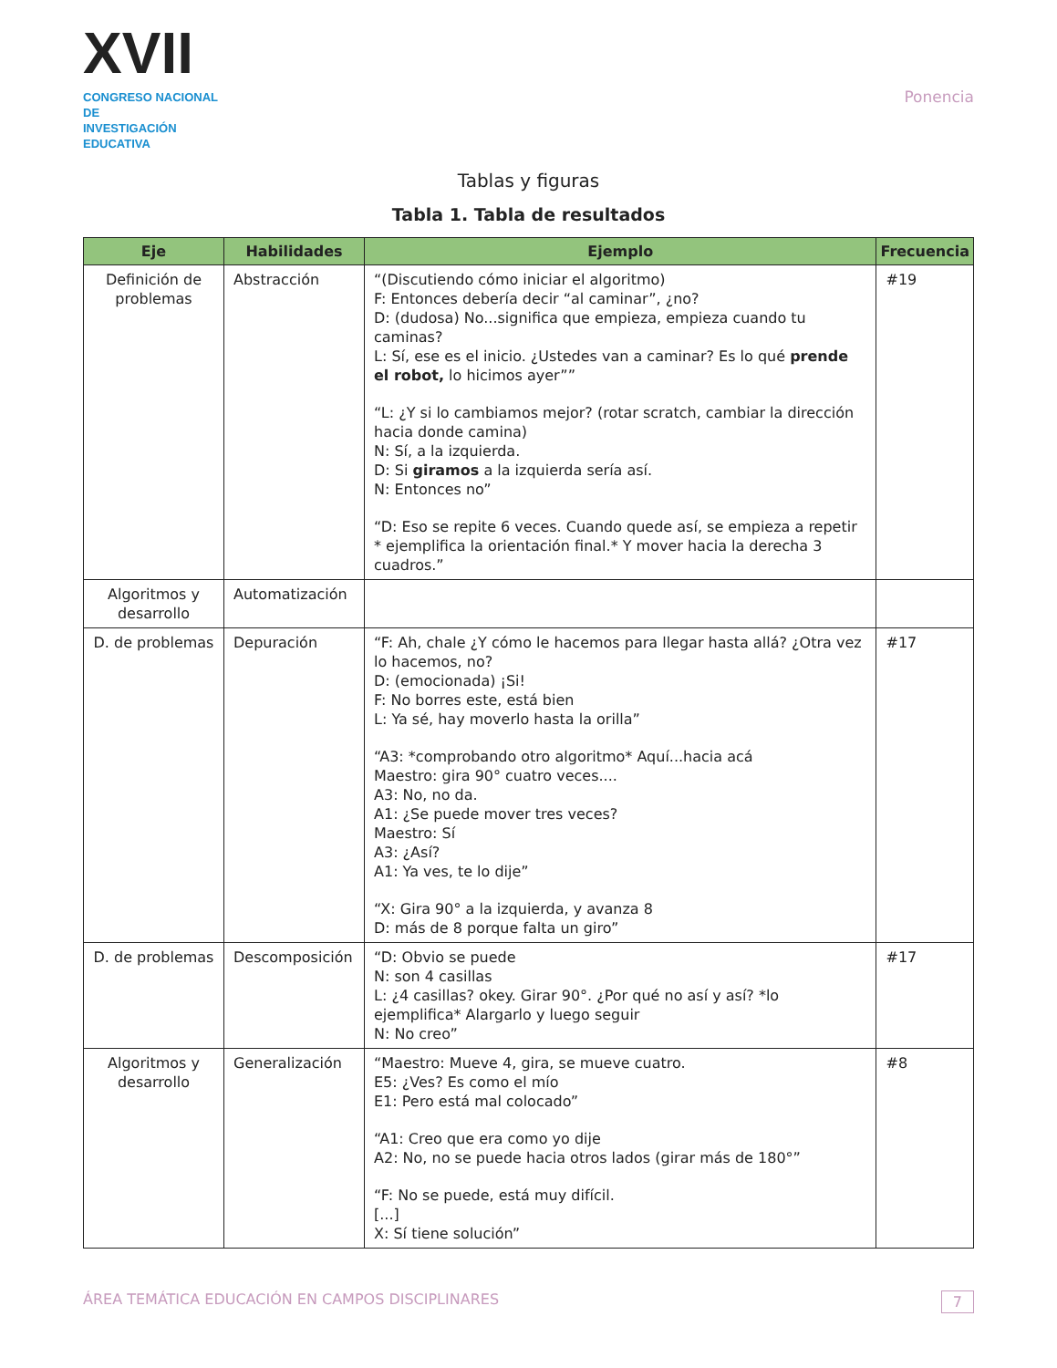XVII
CONGRESO NACIONAL DE
INVESTIGACIÓN EDUCATIVA
Ponencia
Tablas y figuras
Tabla 1. Tabla de resultados
| Eje | Habilidades | Ejemplo | Frecuencia |
| --- | --- | --- | --- |
| Definición de problemas | Abstracción | “(Discutiendo cómo iniciar el algoritmo) F: Entonces debería decir “al caminar”, ¿no? D: (dudosa) No...significa que empieza, empieza cuando tu caminas? L: Sí, ese es el inicio. ¿Ustedes van a caminar? Es lo qué prende el robot, lo hicimos ayer”” “L: ¿Y si lo cambiamos mejor? (rotar scratch, cambiar la dirección hacia donde camina) N: Sí, a la izquierda. D: Si giramos a la izquierda sería así. N: Entonces no” “D: Eso se repite 6 veces. Cuando quede así, se empieza a repetir * ejemplifica la orientación final.* Y mover hacia la derecha 3 cuadros.” | #19 |
| Algoritmos y desarrollo | Automatización | | |
| D. de problemas | Depuración | “F: Ah, chale ¿Y cómo le hacemos para llegar hasta allá? ¿Otra vez lo hacemos, no? D: (emocionada) ¡Si! F: No borres este, está bien L: Ya sé, hay moverlo hasta la orilla” “A3: *comprobando otro algoritmo* Aquí...hacia acá Maestro: gira 90° cuatro veces.... A3: No, no da. A1: ¿Se puede mover tres veces? Maestro: Sí A3: ¿Así? A1: Ya ves, te lo dije” “X: Gira 90° a la izquierda, y avanza 8 D: más de 8 porque falta un giro” | #17 |
| D. de problemas | Descomposición | “D: Obvio se puede N: son 4 casillas L: ¿4 casillas? okey. Girar 90°. ¿Por qué no así y así? *lo ejemplifica* Alargarlo y luego seguir N: No creo” | #17 |
| Algoritmos y desarrollo | Generalización | “Maestro: Mueve 4, gira, se mueve cuatro. E5: ¿Ves? Es como el mío E1: Pero está mal colocado” “A1: Creo que era como yo dije A2: No, no se puede hacia otros lados (girar más de 180°” “F: No se puede, está muy difícil. [...] X: Sí tiene solución” | #8 |
ÁREA TEMÁTICA EDUCACIÓN EN CAMPOS DISCIPLINARES 7